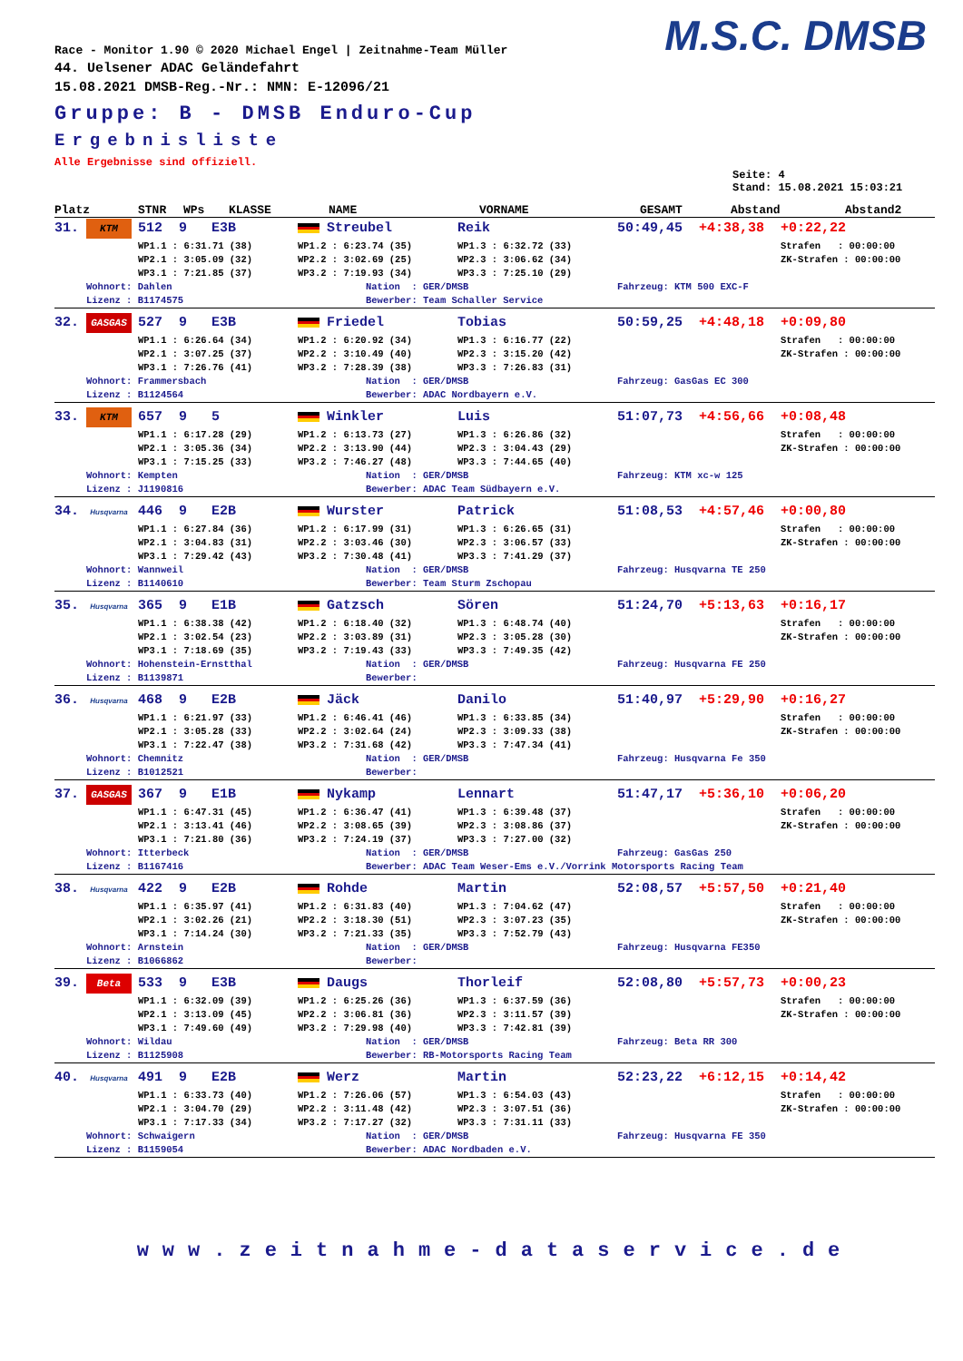M.S.C. DMSB
Race - Monitor 1.90 © 2020 Michael Engel | Zeitnahme-Team Müller
44. Uelsener ADAC Geländefahrt
15.08.2021 DMSB-Reg.-Nr.: NMN: E-12096/21
Gruppe: B - DMSB Enduro-Cup
Ergebnisliste
Alle Ergebnisse sind offiziell.
Seite: 4
Stand: 15.08.2021 15:03:21
Platz STNR WPs KLASSE NAME VORNAME GESAMT Abstand Abstand2
| 31. | KTM | 512 9 E3B | Streubel | Reik | 50:49,45 +4:38,38 +0:22,22 |
| | | WP1.1 : 6:31.71 (38) | WP1.2 : 6:23.74 (35) | WP1.3 : 6:32.72 (33) | Strafen : 00:00:00 |
| | | WP2.1 : 3:05.09 (32) | WP2.2 : 3:02.69 (25) | WP2.3 : 3:06.62 (34) | ZK-Strafen : 00:00:00 |
| | | WP3.1 : 7:21.85 (37) | WP3.2 : 7:19.93 (34) | WP3.3 : 7:25.10 (29) | |
| | Wohnort: Dahlen | | Nation : GER/DMSB | | Fahrzeug: KTM 500 EXC-F |
| | Lizenz : B1174575 | | Bewerber: Team Schaller Service | | |
| 32. | GASGAS | 527 9 E3B | Friedel | Tobias | 50:59,25 +4:48,18 +0:09,80 |
| | | WP1.1 : 6:26.64 (34) | WP1.2 : 6:20.92 (34) | WP1.3 : 6:16.77 (22) | Strafen : 00:00:00 |
| | | WP2.1 : 3:07.25 (37) | WP2.2 : 3:10.49 (40) | WP2.3 : 3:15.20 (42) | ZK-Strafen : 00:00:00 |
| | | WP3.1 : 7:26.76 (41) | WP3.2 : 7:28.39 (38) | WP3.3 : 7:26.83 (31) | |
| | Wohnort: Frammersbach | | Nation : GER/DMSB | | Fahrzeug: GasGas EC 300 |
| | Lizenz : B1124564 | | Bewerber: ADAC Nordbayern e.V. | | |
| 33. | KTM | 657 9 5 | Winkler | Luis | 51:07,73 +4:56,66 +0:08,48 |
| | | WP1.1 : 6:17.28 (29) | WP1.2 : 6:13.73 (27) | WP1.3 : 6:26.86 (32) | Strafen : 00:00:00 |
| | | WP2.1 : 3:05.36 (34) | WP2.2 : 3:13.90 (44) | WP2.3 : 3:04.43 (29) | ZK-Strafen : 00:00:00 |
| | | WP3.1 : 7:15.25 (33) | WP3.2 : 7:46.27 (48) | WP3.3 : 7:44.65 (40) | |
| | Wohnort: Kempten | | Nation : GER/DMSB | | Fahrzeug: KTM xc-w 125 |
| | Lizenz : J1190816 | | Bewerber: ADAC Team Südbayern e.V. | | |
| 34. | Husqvarna | 446 9 E2B | Wurster | Patrick | 51:08,53 +4:57,46 +0:00,80 |
| | | WP1.1 : 6:27.84 (36) | WP1.2 : 6:17.99 (31) | WP1.3 : 6:26.65 (31) | Strafen : 00:00:00 |
| | | WP2.1 : 3:04.83 (31) | WP2.2 : 3:03.46 (30) | WP2.3 : 3:06.57 (33) | ZK-Strafen : 00:00:00 |
| | | WP3.1 : 7:29.42 (43) | WP3.2 : 7:30.48 (41) | WP3.3 : 7:41.29 (37) | |
| | Wohnort: Wannweil | | Nation : GER/DMSB | | Fahrzeug: Husqvarna TE 250 |
| | Lizenz : B1140610 | | Bewerber: Team Sturm Zschopau | | |
| 35. | Husqvarna | 365 9 E1B | Gatzsch | Sören | 51:24,70 +5:13,63 +0:16,17 |
| | | WP1.1 : 6:38.38 (42) | WP1.2 : 6:18.40 (32) | WP1.3 : 6:48.74 (40) | Strafen : 00:00:00 |
| | | WP2.1 : 3:02.54 (23) | WP2.2 : 3:03.89 (31) | WP2.3 : 3:05.28 (30) | ZK-Strafen : 00:00:00 |
| | | WP3.1 : 7:18.69 (35) | WP3.2 : 7:19.43 (33) | WP3.3 : 7:49.35 (42) | |
| | Wohnort: Hohenstein-Ernstthal | | Nation : GER/DMSB | | Fahrzeug: Husqvarna FE 250 |
| | Lizenz : B1139871 | | Bewerber: | | |
| 36. | Husqvarna | 468 9 E2B | Jäck | Danilo | 51:40,97 +5:29,90 +0:16,27 |
| | | WP1.1 : 6:21.97 (33) | WP1.2 : 6:46.41 (46) | WP1.3 : 6:33.85 (34) | Strafen : 00:00:00 |
| | | WP2.1 : 3:05.28 (33) | WP2.2 : 3:02.64 (24) | WP2.3 : 3:09.33 (38) | ZK-Strafen : 00:00:00 |
| | | WP3.1 : 7:22.47 (38) | WP3.2 : 7:31.68 (42) | WP3.3 : 7:47.34 (41) | |
| | Wohnort: Chemnitz | | Nation : GER/DMSB | | Fahrzeug: Husqvarna Fe 350 |
| | Lizenz : B1012521 | | Bewerber: | | |
| 37. | GASGAS | 367 9 E1B | Nykamp | Lennart | 51:47,17 +5:36,10 +0:06,20 |
| | | WP1.1 : 6:47.31 (45) | WP1.2 : 6:36.47 (41) | WP1.3 : 6:39.48 (37) | Strafen : 00:00:00 |
| | | WP2.1 : 3:13.41 (46) | WP2.2 : 3:08.65 (39) | WP2.3 : 3:08.86 (37) | ZK-Strafen : 00:00:00 |
| | | WP3.1 : 7:21.80 (36) | WP3.2 : 7:24.19 (37) | WP3.3 : 7:27.00 (32) | |
| | Wohnort: Itterbeck | | Nation : GER/DMSB | | Fahrzeug: GasGas 250 |
| | Lizenz : B1167416 | | Bewerber: ADAC Team Weser-Ems e.V./Vorrink Motorsports Racing Team | | |
| 38. | Husqvarna | 422 9 E2B | Rohde | Martin | 52:08,57 +5:57,50 +0:21,40 |
| | | WP1.1 : 6:35.97 (41) | WP1.2 : 6:31.83 (40) | WP1.3 : 7:04.62 (47) | Strafen : 00:00:00 |
| | | WP2.1 : 3:02.26 (21) | WP2.2 : 3:18.30 (51) | WP2.3 : 3:07.23 (35) | ZK-Strafen : 00:00:00 |
| | | WP3.1 : 7:14.24 (30) | WP3.2 : 7:21.33 (35) | WP3.3 : 7:52.79 (43) | |
| | Wohnort: Arnstein | | Nation : GER/DMSB | | Fahrzeug: Husqvarna FE350 |
| | Lizenz : B1066862 | | Bewerber: | | |
| 39. | Beta | 533 9 E3B | Daugs | Thorleif | 52:08,80 +5:57,73 +0:00,23 |
| | | WP1.1 : 6:32.09 (39) | WP1.2 : 6:25.26 (36) | WP1.3 : 6:37.59 (36) | Strafen : 00:00:00 |
| | | WP2.1 : 3:13.09 (45) | WP2.2 : 3:06.81 (36) | WP2.3 : 3:11.57 (39) | ZK-Strafen : 00:00:00 |
| | | WP3.1 : 7:49.60 (49) | WP3.2 : 7:29.98 (40) | WP3.3 : 7:42.81 (39) | |
| | Wohnort: Wildau | | Nation : GER/DMSB | | Fahrzeug: Beta RR 300 |
| | Lizenz : B1125908 | | Bewerber: RB-Motorsports Racing Team | | |
| 40. | Husqvarna | 491 9 E2B | Werz | Martin | 52:23,22 +6:12,15 +0:14,42 |
| | | WP1.1 : 6:33.73 (40) | WP1.2 : 7:26.06 (57) | WP1.3 : 6:54.03 (43) | Strafen : 00:00:00 |
| | | WP2.1 : 3:04.70 (29) | WP2.2 : 3:11.48 (42) | WP2.3 : 3:07.51 (36) | ZK-Strafen : 00:00:00 |
| | | WP3.1 : 7:17.33 (34) | WP3.2 : 7:17.27 (32) | WP3.3 : 7:31.11 (33) | |
| | Wohnort: Schwaigern | | Nation : GER/DMSB | | Fahrzeug: Husqvarna FE 350 |
| | Lizenz : B1159054 | | Bewerber: ADAC Nordbaden e.V. | | |
www.zeitnahme-dataservice.de